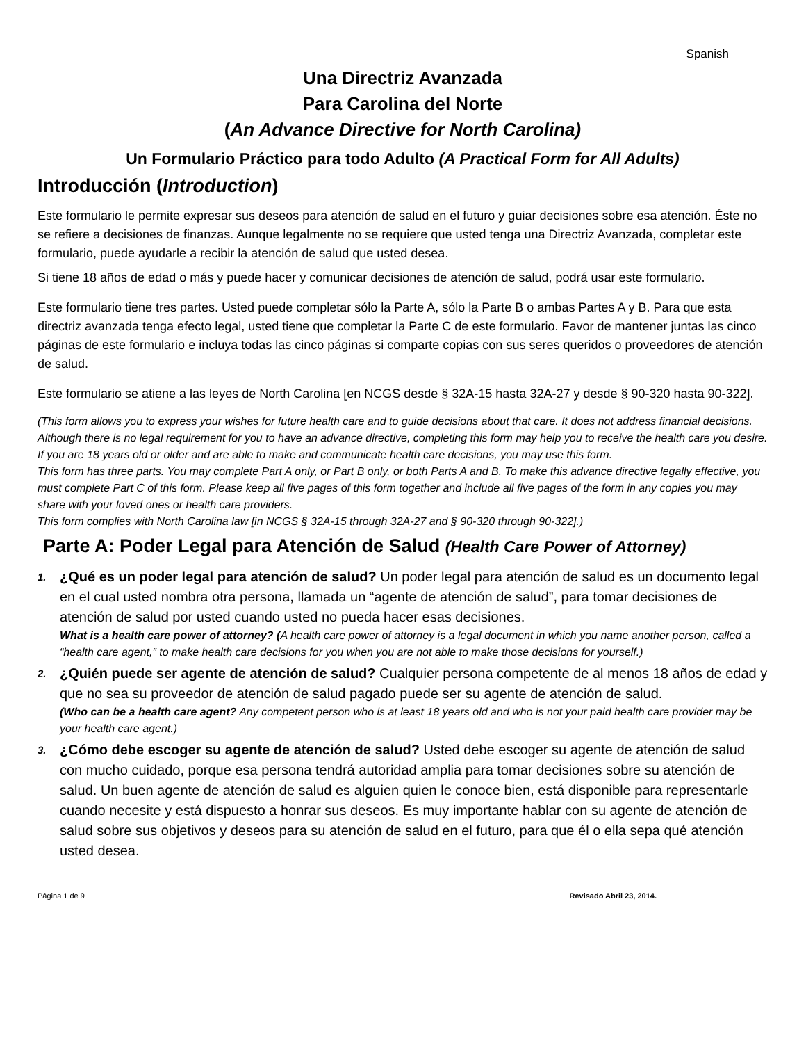Spanish
Una Directriz Avanzada
Para Carolina del Norte
(An Advance Directive for North Carolina)
Un Formulario Práctico para todo Adulto (A Practical Form for All Adults)
Introducción (Introduction)
Este formulario le permite expresar sus deseos para atención de salud en el futuro y guiar decisiones sobre esa atención. Éste no se refiere a decisiones de finanzas. Aunque legalmente no se requiere que usted tenga una Directriz Avanzada, completar este formulario, puede ayudarle a recibir la atención de salud que usted desea.
Si tiene 18 años de edad o más y puede hacer y comunicar decisiones de atención de salud, podrá usar este formulario.
Este formulario tiene tres partes. Usted puede completar sólo la Parte A, sólo la Parte B o ambas Partes A y B. Para que esta directriz avanzada tenga efecto legal, usted tiene que completar la Parte C de este formulario. Favor de mantener juntas las cinco páginas de este formulario e incluya todas las cinco páginas si comparte copias con sus seres queridos o proveedores de atención de salud.
Este formulario se atiene a las leyes de North Carolina [en NCGS desde § 32A-15 hasta 32A-27 y desde § 90-320 hasta 90-322].
(This form allows you to express your wishes for future health care and to guide decisions about that care. It does not address financial decisions. Although there is no legal requirement for you to have an advance directive, completing this form may help you to receive the health care you desire. If you are 18 years old or older and are able to make and communicate health care decisions, you may use this form.
This form has three parts. You may complete Part A only, or Part B only, or both Parts A and B. To make this advance directive legally effective, you must complete Part C of this form. Please keep all five pages of this form together and include all five pages of the form in any copies you may share with your loved ones or health care providers.
This form complies with North Carolina law [in NCGS § 32A-15 through 32A-27 and § 90-320 through 90-322].)
Parte A: Poder Legal para Atención de Salud (Health Care Power of Attorney)
1. ¿Qué es un poder legal para atención de salud? Un poder legal para atención de salud es un documento legal en el cual usted nombra otra persona, llamada un “agente de atención de salud”, para tomar decisiones de atención de salud por usted cuando usted no pueda hacer esas decisiones.
What is a health care power of attorney? (A health care power of attorney is a legal document in which you name another person, called a “health care agent,” to make health care decisions for you when you are not able to make those decisions for yourself.)
2. ¿Quién puede ser agente de atención de salud? Cualquier persona competente de al menos 18 años de edad y que no sea su proveedor de atención de salud pagado puede ser su agente de atención de salud.
(Who can be a health care agent? Any competent person who is at least 18 years old and who is not your paid health care provider may be your health care agent.)
3. ¿Cómo debe escoger su agente de atención de salud? Usted debe escoger su agente de atención de salud con mucho cuidado, porque esa persona tendrá autoridad amplia para tomar decisiones sobre su atención de salud. Un buen agente de atención de salud es alguien quien le conoce bien, está disponible para representarle cuando necesite y está dispuesto a honrar sus deseos. Es muy importante hablar con su agente de atención de salud sobre sus objetivos y deseos para su atención de salud en el futuro, para que él o ella sepa qué atención usted desea.
Página 1 de 9 Revisado Abril 23, 2014.